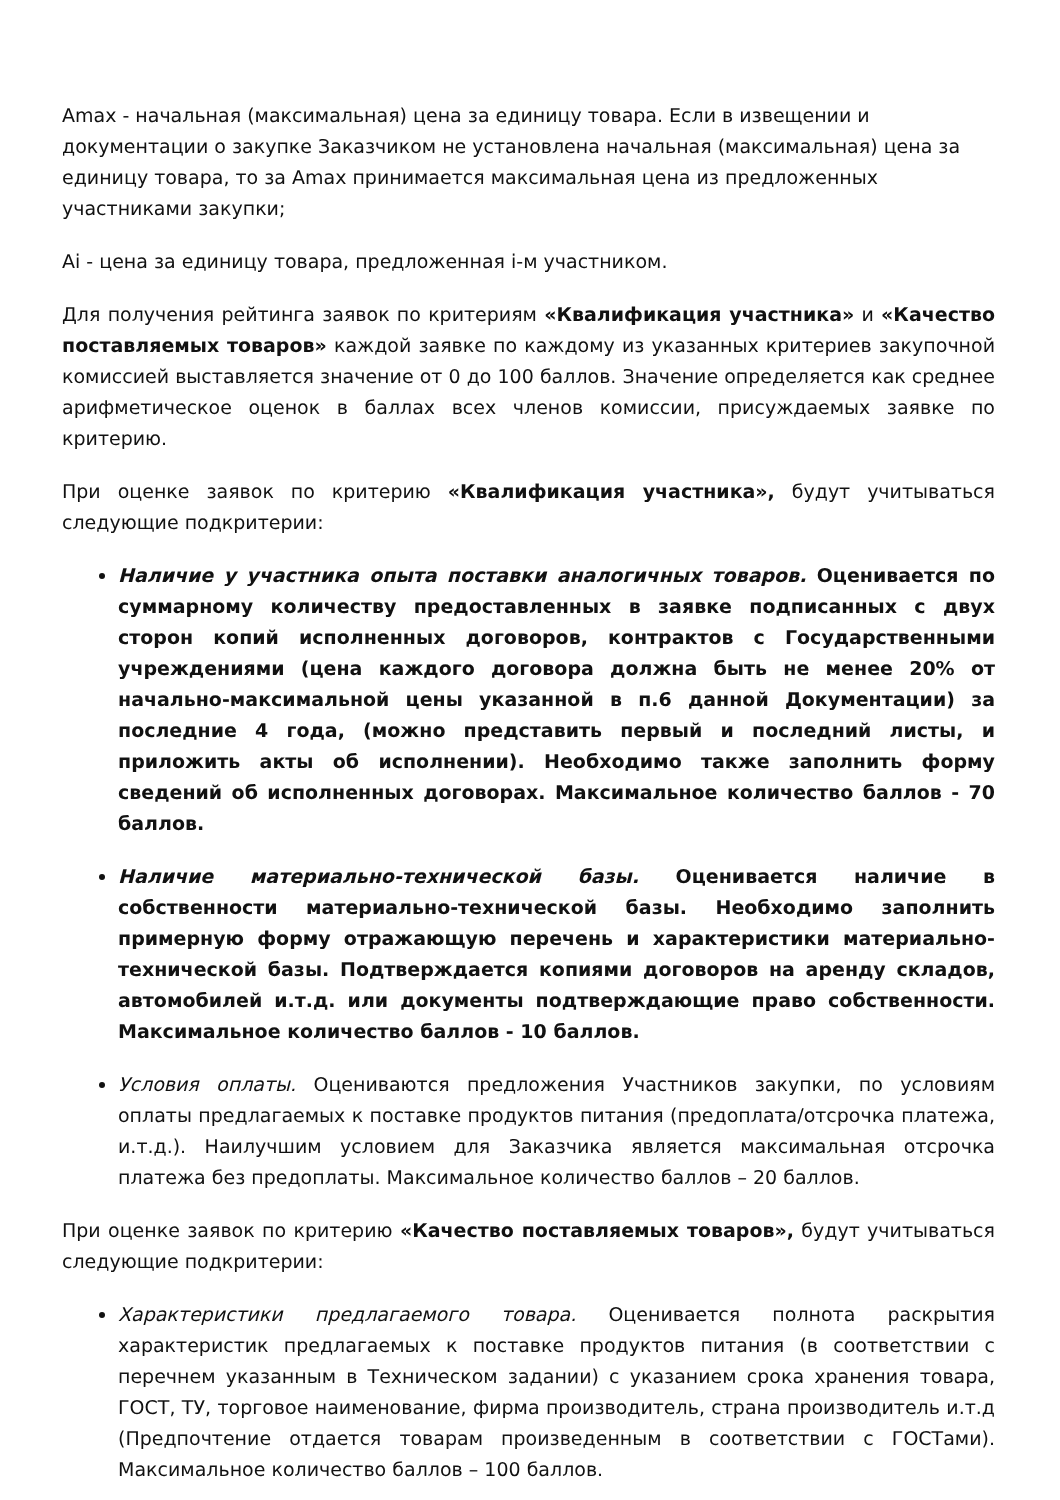Amax - начальная (максимальная) цена за единицу товара. Если в извещении и документации о закупке Заказчиком не установлена начальная (максимальная) цена за единицу товара, то за Amax принимается максимальная цена из предложенных участниками закупки;
Ai - цена за единицу товара, предложенная i-м участником.
Для получения рейтинга заявок по критериям «Квалификация участника» и «Качество поставляемых товаров» каждой заявке по каждому из указанных критериев закупочной комиссией выставляется значение от 0 до 100 баллов. Значение определяется как среднее арифметическое оценок в баллах всех членов комиссии, присуждаемых заявке по критерию.
При оценке заявок по критерию «Квалификация участника», будут учитываться следующие подкритерии:
Наличие у участника опыта поставки аналогичных товаров. Оценивается по суммарному количеству предоставленных в заявке подписанных с двух сторон копий исполненных договоров, контрактов с Государственными учреждениями (цена каждого договора должна быть не менее 20% от начально-максимальной цены указанной в п.6 данной Документации) за последние 4 года, (можно представить первый и последний листы, и приложить акты об исполнении). Необходимо также заполнить форму сведений об исполненных договорах. Максимальное количество баллов - 70 баллов.
Наличие материально-технической базы. Оценивается наличие в собственности материально-технической базы. Необходимо заполнить примерную форму отражающую перечень и характеристики материально-технической базы. Подтверждается копиями договоров на аренду складов, автомобилей и.т.д. или документы подтверждающие право собственности. Максимальное количество баллов - 10 баллов.
Условия оплаты. Оцениваются предложения Участников закупки, по условиям оплаты предлагаемых к поставке продуктов питания (предоплата/отсрочка платежа, и.т.д.). Наилучшим условием для Заказчика является максимальная отсрочка платежа без предоплаты. Максимальное количество баллов – 20 баллов.
При оценке заявок по критерию «Качество поставляемых товаров», будут учитываться следующие подкритерии:
Характеристики предлагаемого товара. Оценивается полнота раскрытия характеристик предлагаемых к поставке продуктов питания (в соответствии с перечнем указанным в Техническом задании) с указанием срока хранения товара, ГОСТ, ТУ, торговое наименование, фирма производитель, страна производитель и.т.д (Предпочтение отдается товарам произведенным в соответствии с ГОСТами). Максимальное количество баллов – 100 баллов.